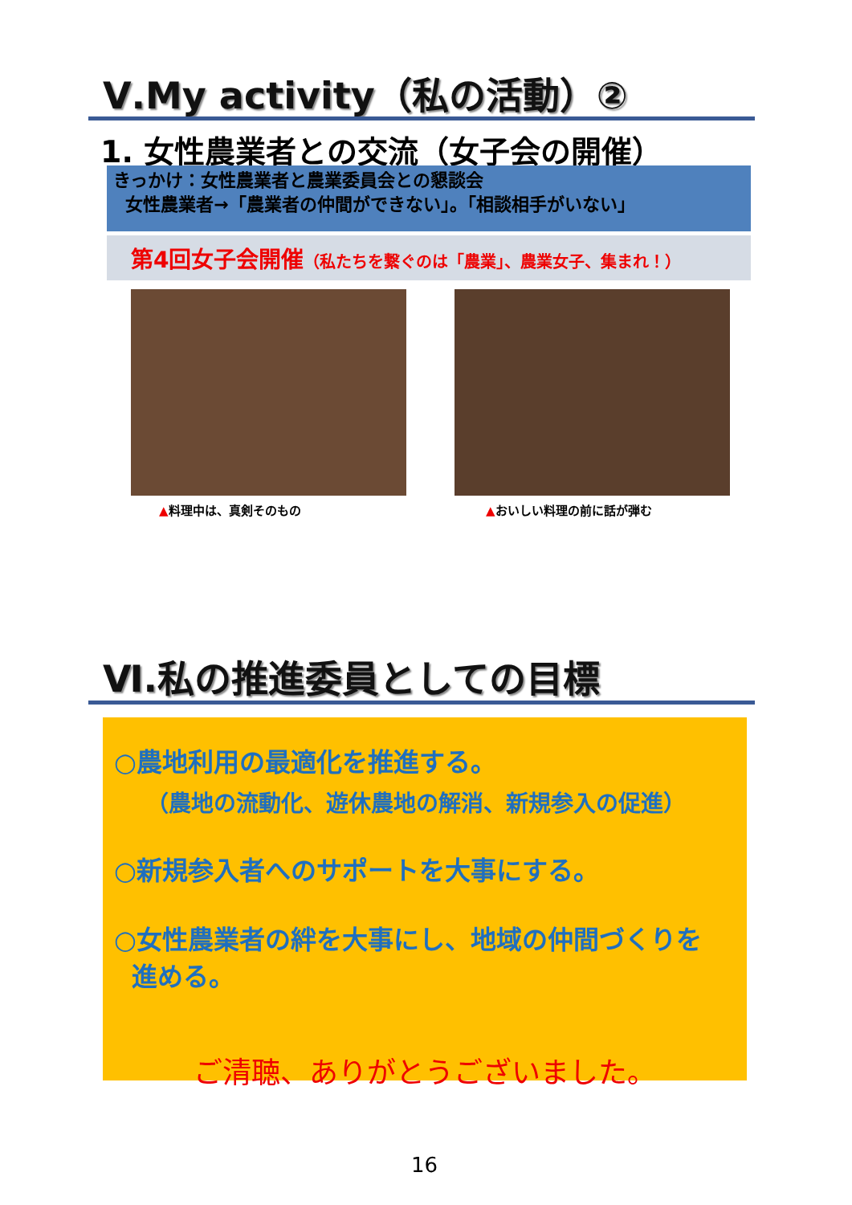Ⅴ.My activity（私の活動）②
1. 女性農業者との交流（女子会の開催）
きっかけ：女性農業者と農業委員会との懇談会
女性農業者→「農業者の仲間ができない」。「相談相手がいない」
第4回女子会開催（私たちを繋ぐのは「農業」、農業女子、集まれ！）
▲料理中は、真剣そのもの ▲おいしい料理の前に話が弾む
Ⅵ.私の推進委員としての目標
○農地利用の最適化を推進する。
（農地の流動化、遊休農地の解消、新規参入の促進）
○新規参入者へのサポートを大事にする。
○女性農業者の絆を大事にし、地域の仲間づくりを
進める。
ご清聴、ありがとうございました。
16